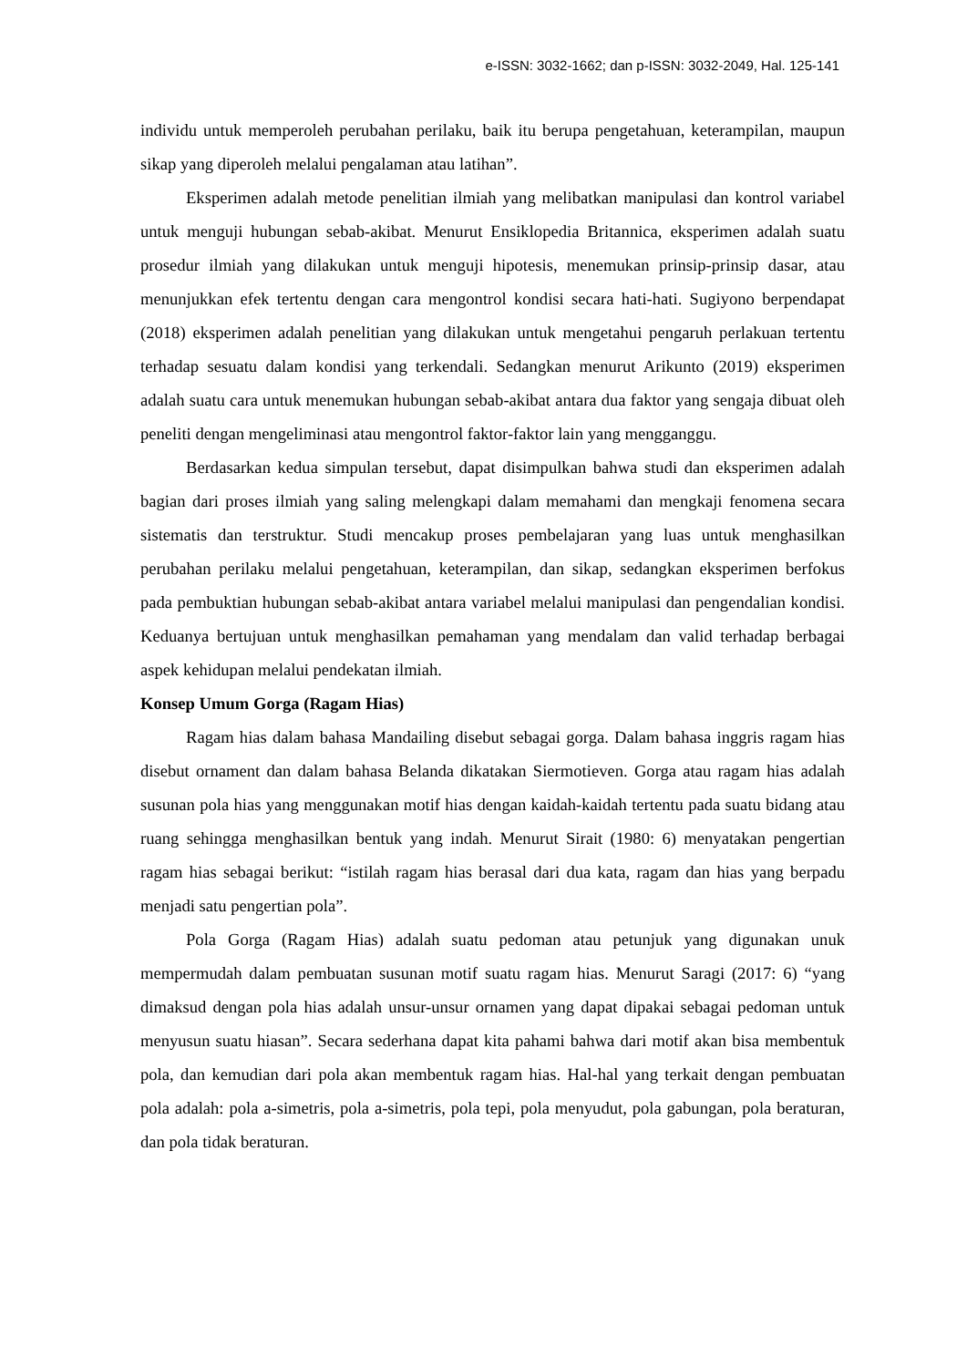e-ISSN: 3032-1662; dan p-ISSN: 3032-2049, Hal. 125-141
individu untuk memperoleh perubahan perilaku, baik itu berupa pengetahuan, keterampilan, maupun sikap yang diperoleh melalui pengalaman atau latihan”.
Eksperimen adalah metode penelitian ilmiah yang melibatkan manipulasi dan kontrol variabel untuk menguji hubungan sebab-akibat. Menurut Ensiklopedia Britannica, eksperimen adalah suatu prosedur ilmiah yang dilakukan untuk menguji hipotesis, menemukan prinsip-prinsip dasar, atau menunjukkan efek tertentu dengan cara mengontrol kondisi secara hati-hati. Sugiyono berpendapat (2018) eksperimen adalah penelitian yang dilakukan untuk mengetahui pengaruh perlakuan tertentu terhadap sesuatu dalam kondisi yang terkendali. Sedangkan menurut Arikunto (2019) eksperimen adalah suatu cara untuk menemukan hubungan sebab-akibat antara dua faktor yang sengaja dibuat oleh peneliti dengan mengeliminasi atau mengontrol faktor-faktor lain yang mengganggu.
Berdasarkan kedua simpulan tersebut, dapat disimpulkan bahwa studi dan eksperimen adalah bagian dari proses ilmiah yang saling melengkapi dalam memahami dan mengkaji fenomena secara sistematis dan terstruktur. Studi mencakup proses pembelajaran yang luas untuk menghasilkan perubahan perilaku melalui pengetahuan, keterampilan, dan sikap, sedangkan eksperimen berfokus pada pembuktian hubungan sebab-akibat antara variabel melalui manipulasi dan pengendalian kondisi. Keduanya bertujuan untuk menghasilkan pemahaman yang mendalam dan valid terhadap berbagai aspek kehidupan melalui pendekatan ilmiah.
Konsep Umum Gorga (Ragam Hias)
Ragam hias dalam bahasa Mandailing disebut sebagai gorga. Dalam bahasa inggris ragam hias disebut ornament dan dalam bahasa Belanda dikatakan Siermotieven. Gorga atau ragam hias adalah susunan pola hias yang menggunakan motif hias dengan kaidah-kaidah tertentu pada suatu bidang atau ruang sehingga menghasilkan bentuk yang indah. Menurut Sirait (1980: 6) menyatakan pengertian ragam hias sebagai berikut: “istilah ragam hias berasal dari dua kata, ragam dan hias yang berpadu menjadi satu pengertian pola”.
Pola Gorga (Ragam Hias) adalah suatu pedoman atau petunjuk yang digunakan unuk mempermudah dalam pembuatan susunan motif suatu ragam hias. Menurut Saragi (2017: 6) “yang dimaksud dengan pola hias adalah unsur-unsur ornamen yang dapat dipakai sebagai pedoman untuk menyusun suatu hiasan”. Secara sederhana dapat kita pahami bahwa dari motif akan bisa membentuk pola, dan kemudian dari pola akan membentuk ragam hias. Hal-hal yang terkait dengan pembuatan pola adalah: pola a-simetris, pola a-simetris, pola tepi, pola menyudut, pola gabungan, pola beraturan, dan pola tidak beraturan.